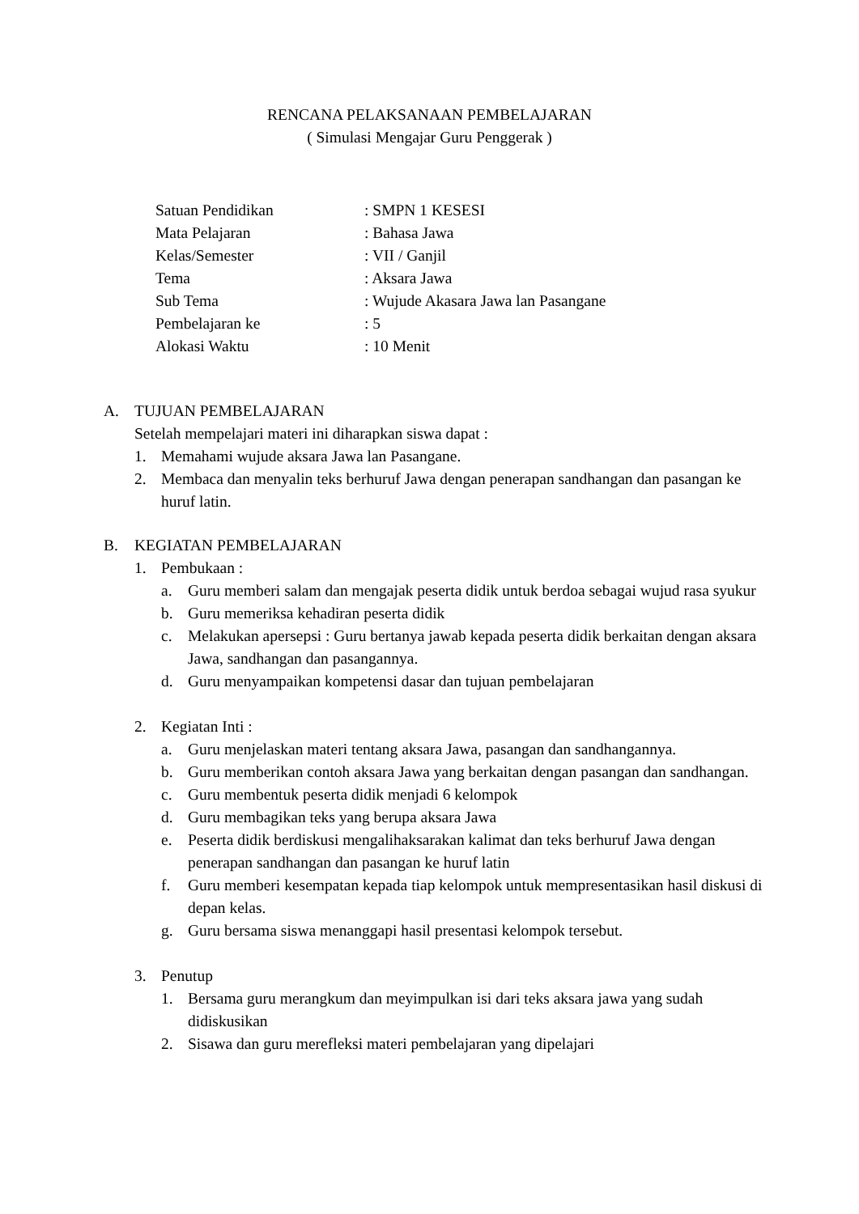RENCANA PELAKSANAAN PEMBELAJARAN
( Simulasi Mengajar Guru Penggerak )
Satuan Pendidikan: SMPN 1 KESESI
Mata Pelajaran: Bahasa Jawa
Kelas/Semester: VII / Ganjil
Tema: Aksara Jawa
Sub Tema: Wujude Akasara Jawa lan Pasangane
Pembelajaran ke: 5
Alokasi Waktu: 10 Menit
A. TUJUAN PEMBELAJARAN
Setelah mempelajari materi ini diharapkan siswa dapat :
1. Memahami wujude aksara Jawa lan Pasangane.
2. Membaca dan menyalin teks berhuruf Jawa dengan penerapan sandhangan dan pasangan ke huruf latin.
B. KEGIATAN PEMBELAJARAN
1. Pembukaan :
a. Guru memberi salam dan mengajak peserta didik untuk berdoa sebagai wujud rasa syukur
b. Guru memeriksa kehadiran peserta didik
c. Melakukan apersepsi : Guru bertanya jawab kepada peserta didik berkaitan dengan aksara Jawa, sandhangan dan pasangannya.
d. Guru menyampaikan kompetensi dasar dan tujuan pembelajaran
2. Kegiatan Inti :
a. Guru menjelaskan materi tentang aksara Jawa, pasangan dan sandhangannya.
b. Guru memberikan contoh aksara Jawa yang berkaitan dengan pasangan dan sandhangan.
c. Guru membentuk peserta didik menjadi 6 kelompok
d. Guru membagikan teks yang berupa aksara Jawa
e. Peserta didik berdiskusi mengalihaksarakan kalimat dan teks berhuruf Jawa dengan penerapan sandhangan dan pasangan ke huruf latin
f. Guru memberi kesempatan kepada tiap kelompok untuk mempresentasikan hasil diskusi di depan kelas.
g. Guru bersama siswa menanggapi hasil presentasi kelompok tersebut.
3. Penutup
1. Bersama guru merangkum dan meyimpulkan isi dari teks aksara jawa yang sudah didiskusikan
2. Sisawa dan guru merefleksi materi pembelajaran yang dipelajari